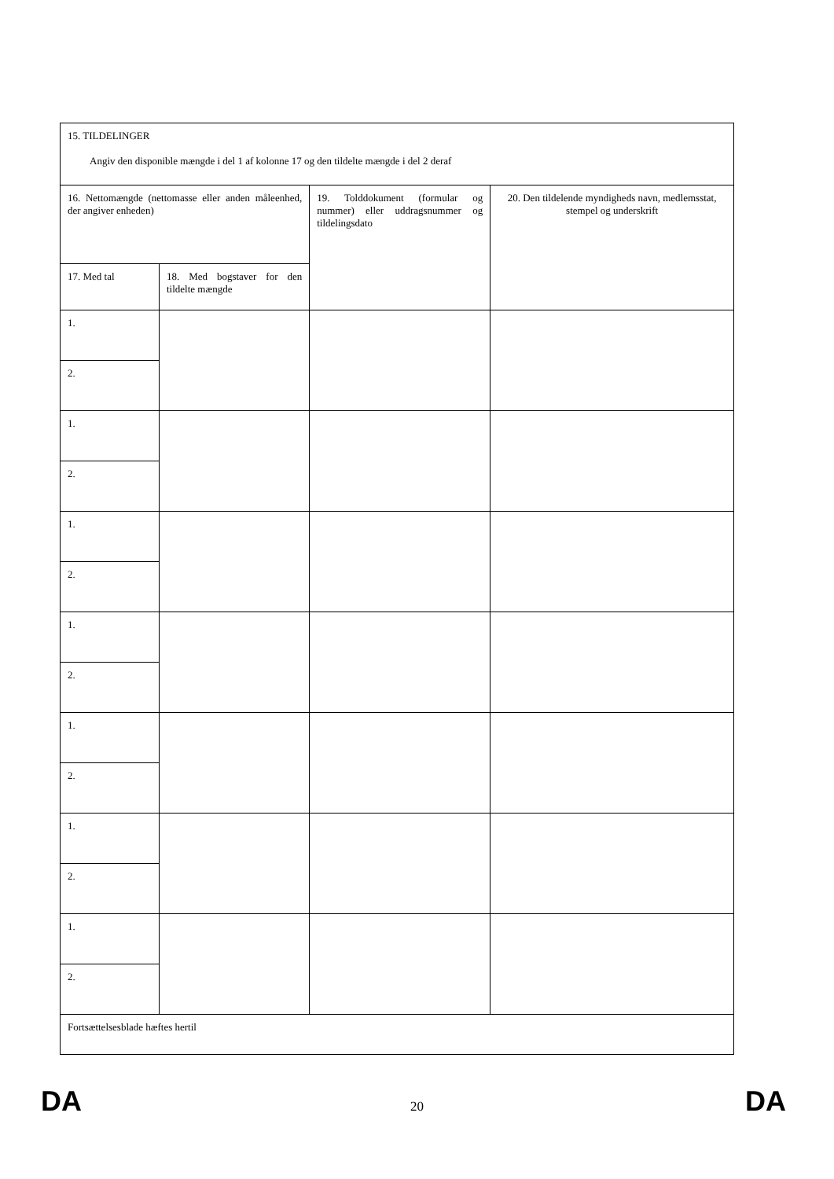| 15. TILDELINGER Angiv den disponible mængde i del 1 af kolonne 17 og den tildelte mængde i del 2 deraf | | | |
| 16. Nettomængde (nettomasse eller anden måleenhed, der angiver enheden) | | 19. Tolddokument (formular og nummer) eller uddragsnummer og tildelingsdato | 20. Den tildelende myndigheds navn, medlemsstat, stempel og underskrift |
| 17. Med tal | 18. Med bogstaver for den tildelte mængde | | |
| 1. | | | |
| 2. | | | |
| 1. | | | |
| 2. | | | |
| 1. | | | |
| 2. | | | |
| 1. | | | |
| 2. | | | |
| 1. | | | |
| 2. | | | |
| 1. | | | |
| 2. | | | |
| 1. | | | |
| 2. | | | |
| Fortsættelsesblade hæftes hertil | | | |
DA
20 DA